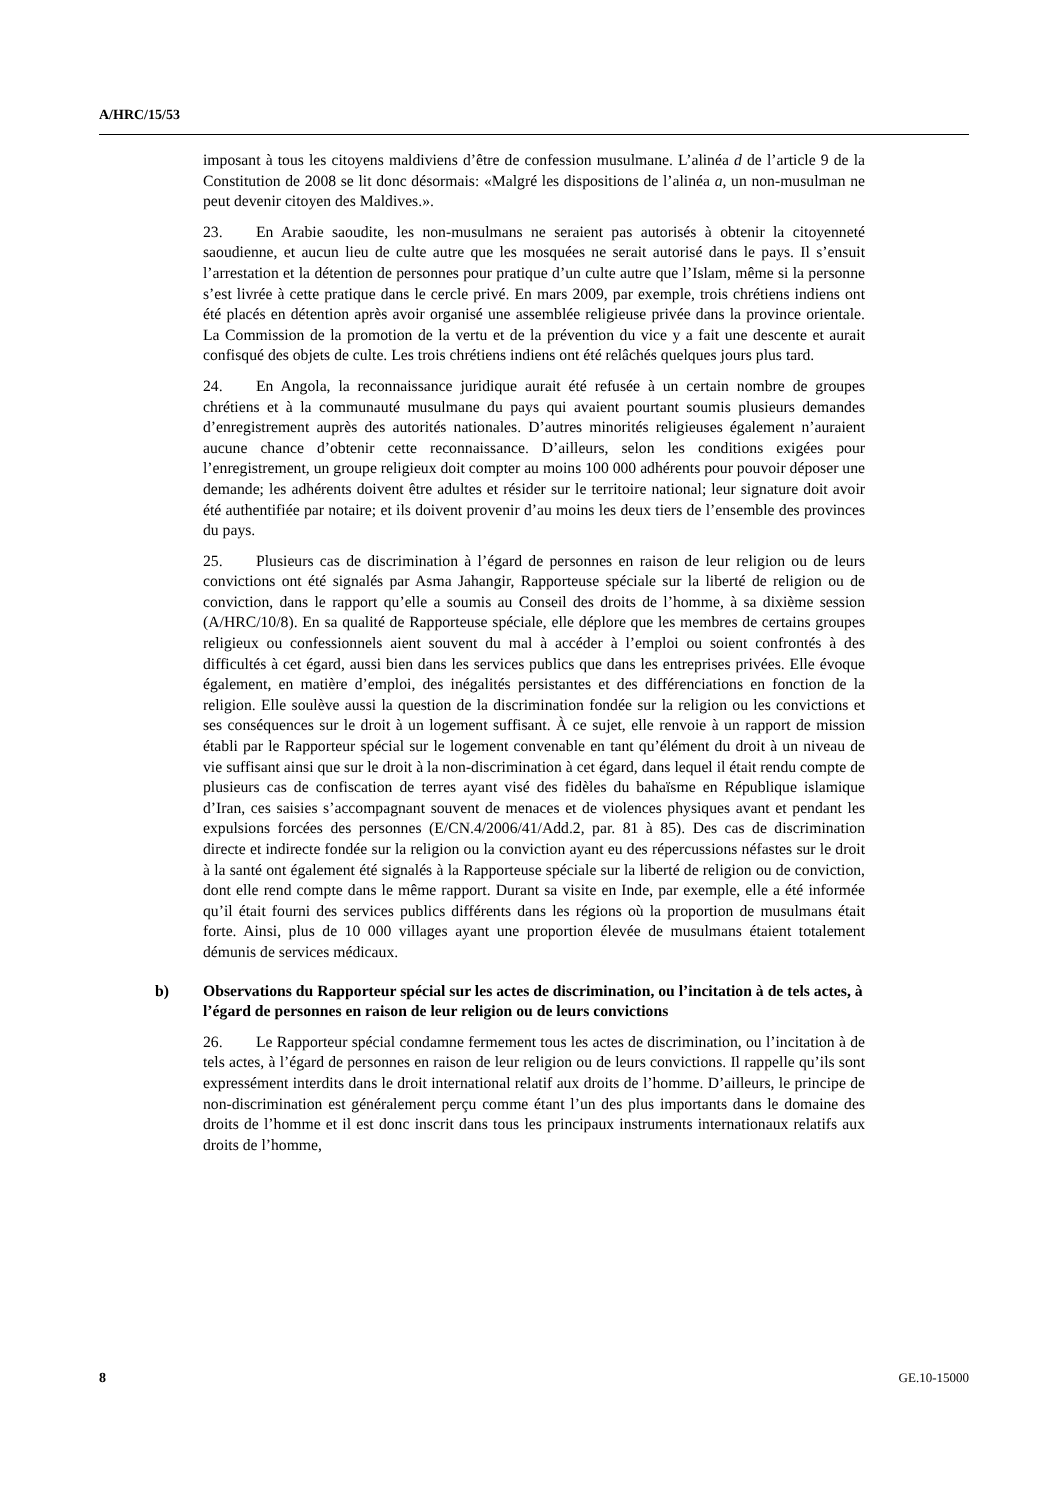A/HRC/15/53
imposant à tous les citoyens maldiviens d’être de confession musulmane. L’alinéa d de l’article 9 de la Constitution de 2008 se lit donc désormais: «Malgré les dispositions de l’alinéa a, un non-musulman ne peut devenir citoyen des Maldives.».
23. En Arabie saoudite, les non-musulmans ne seraient pas autorisés à obtenir la citoyenneté saoudienne, et aucun lieu de culte autre que les mosquées ne serait autorisé dans le pays. Il s’ensuit l’arrestation et la détention de personnes pour pratique d’un culte autre que l’Islam, même si la personne s’est livrée à cette pratique dans le cercle privé. En mars 2009, par exemple, trois chrétiens indiens ont été placés en détention après avoir organisé une assemblée religieuse privée dans la province orientale. La Commission de la promotion de la vertu et de la prévention du vice y a fait une descente et aurait confisqué des objets de culte. Les trois chrétiens indiens ont été relâchés quelques jours plus tard.
24. En Angola, la reconnaissance juridique aurait été refusée à un certain nombre de groupes chrétiens et à la communauté musulmane du pays qui avaient pourtant soumis plusieurs demandes d’enregistrement auprès des autorités nationales. D’autres minorités religieuses également n’auraient aucune chance d’obtenir cette reconnaissance. D’ailleurs, selon les conditions exigées pour l’enregistrement, un groupe religieux doit compter au moins 100 000 adhérents pour pouvoir déposer une demande; les adhérents doivent être adultes et résider sur le territoire national; leur signature doit avoir été authentifiée par notaire; et ils doivent provenir d’au moins les deux tiers de l’ensemble des provinces du pays.
25. Plusieurs cas de discrimination à l’égard de personnes en raison de leur religion ou de leurs convictions ont été signalés par Asma Jahangir, Rapporteuse spéciale sur la liberté de religion ou de conviction, dans le rapport qu’elle a soumis au Conseil des droits de l’homme, à sa dixième session (A/HRC/10/8). En sa qualité de Rapporteuse spéciale, elle déplore que les membres de certains groupes religieux ou confessionnels aient souvent du mal à accéder à l’emploi ou soient confrontés à des difficultés à cet égard, aussi bien dans les services publics que dans les entreprises privées. Elle évoque également, en matière d’emploi, des inégalités persistantes et des différenciations en fonction de la religion. Elle soulève aussi la question de la discrimination fondée sur la religion ou les convictions et ses conséquences sur le droit à un logement suffisant. À ce sujet, elle renvoie à un rapport de mission établi par le Rapporteur spécial sur le logement convenable en tant qu’élément du droit à un niveau de vie suffisant ainsi que sur le droit à la non-discrimination à cet égard, dans lequel il était rendu compte de plusieurs cas de confiscation de terres ayant visé des fidèles du bahaïsme en République islamique d’Iran, ces saisies s’accompagnant souvent de menaces et de violences physiques avant et pendant les expulsions forcées des personnes (E/CN.4/2006/41/Add.2, par. 81 à 85). Des cas de discrimination directe et indirecte fondée sur la religion ou la conviction ayant eu des répercussions néfastes sur le droit à la santé ont également été signalés à la Rapporteuse spéciale sur la liberté de religion ou de conviction, dont elle rend compte dans le même rapport. Durant sa visite en Inde, par exemple, elle a été informée qu’il était fourni des services publics différents dans les régions où la proportion de musulmans était forte. Ainsi, plus de 10 000 villages ayant une proportion élevée de musulmans étaient totalement démunis de services médicaux.
b) Observations du Rapporteur spécial sur les actes de discrimination, ou l’incitation à de tels actes, à l’égard de personnes en raison de leur religion ou de leurs convictions
26. Le Rapporteur spécial condamne fermement tous les actes de discrimination, ou l’incitation à de tels actes, à l’égard de personnes en raison de leur religion ou de leurs convictions. Il rappelle qu’ils sont expressément interdits dans le droit international relatif aux droits de l’homme. D’ailleurs, le principe de non-discrimination est généralement perçu comme étant l’un des plus importants dans le domaine des droits de l’homme et il est donc inscrit dans tous les principaux instruments internationaux relatifs aux droits de l’homme,
8 GE.10-15000